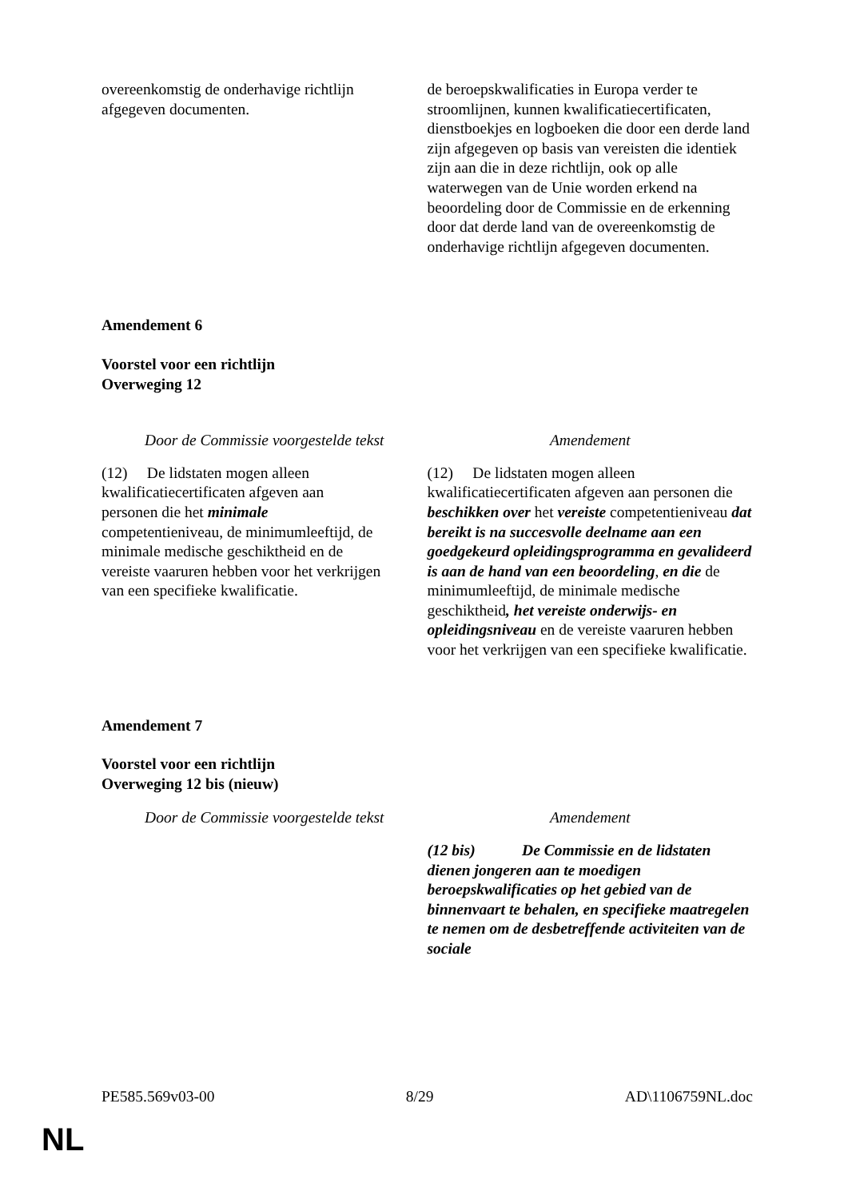| overeenkomstig de onderhavige richtlijn afgegeven documenten. | de beroepskwalificaties in Europa verder te stroomlijnen, kunnen kwalificatiecertificaten, dienstboekjes en logboeken die door een derde land zijn afgegeven op basis van vereisten die identiek zijn aan die in deze richtlijn, ook op alle waterwegen van de Unie worden erkend na beoordeling door de Commissie en de erkenning door dat derde land van de overeenkomstig de onderhavige richtlijn afgegeven documenten. |
Amendement 6
Voorstel voor een richtlijn
Overweging 12
| Door de Commissie voorgestelde tekst | Amendement |
| (12) De lidstaten mogen alleen kwalificatiecertificaten afgeven aan personen die het minimale competentieniveau, de minimumleeftijd, de minimale medische geschiktheid en de vereiste vaaruren hebben voor het verkrijgen van een specifieke kwalificatie. | (12) De lidstaten mogen alleen kwalificatiecertificaten afgeven aan personen die beschikken over het vereiste competentieniveau dat bereikt is na succesvolle deelname aan een goedgekeurd opleidingsprogramma en gevalideerd is aan de hand van een beoordeling , en die de minimumleeftijd, de minimale medische geschiktheid , het vereiste onderwijs- en opleidingsniveau en de vereiste vaaruren hebben voor het verkrijgen van een specifieke kwalificatie. |
Amendement 7
Voorstel voor een richtlijn
Overweging 12 bis (nieuw)
| Door de Commissie voorgestelde tekst | Amendement |
| | (12 bis) De Commissie en de lidstaten dienen jongeren aan te moedigen beroepskwalificaties op het gebied van de binnenvaart te behalen, en specifieke maatregelen te nemen om de desbetreffende activiteiten van de sociale |
PE585.569v03-00 8/29 AD\1106759NL.doc
NL